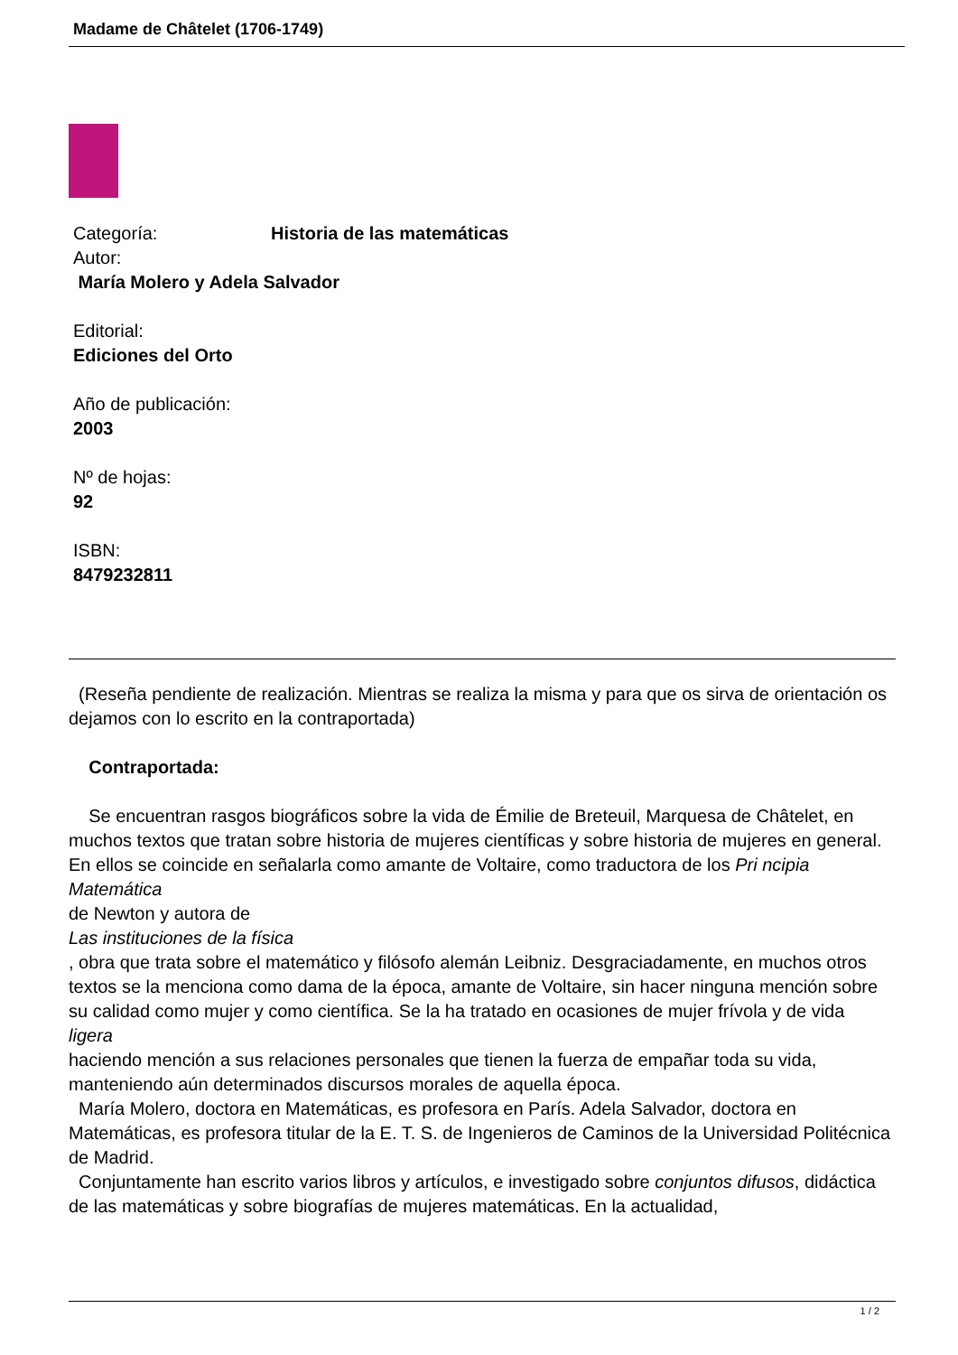Madame de Châtelet (1706-1749)
Categoría: Historia de las matemáticas
Autor:
María Molero y Adela Salvador
Editorial:
Ediciones del Orto
Año de publicación:
2003
Nº de hojas:
92
ISBN:
8479232811
(Reseña pendiente de realización. Mientras se realiza la misma y para que os sirva de orientación os dejamos con lo escrito en la contraportada)
Contraportada:
Se encuentran rasgos biográficos sobre la vida de Émilie de Breteuil, Marquesa de Châtelet, en muchos textos que tratan sobre historia de mujeres científicas y sobre historia de mujeres en general. En ellos se coincide en señalarla como amante de Voltaire, como traductora de los Pri ncipia Matemática
de Newton y autora de
Las instituciones de la física
, obra que trata sobre el matemático y filósofo alemán Leibniz. Desgraciadamente, en muchos otros textos se la menciona como dama de la época, amante de Voltaire, sin hacer ninguna mención sobre su calidad como mujer y como científica. Se la ha tratado en ocasiones de mujer frívola y de vida
ligera
haciendo mención a sus relaciones personales que tienen la fuerza de empañar toda su vida, manteniendo aún determinados discursos morales de aquella época.
María Molero, doctora en Matemáticas, es profesora en París. Adela Salvador, doctora en Matemáticas, es profesora titular de la E. T. S. de Ingenieros de Caminos de la Universidad Politécnica de Madrid.
Conjuntamente han escrito varios libros y artículos, e investigado sobre conjuntos difusos, didáctica de las matemáticas y sobre biografías de mujeres matemáticas. En la actualidad,
1 / 2